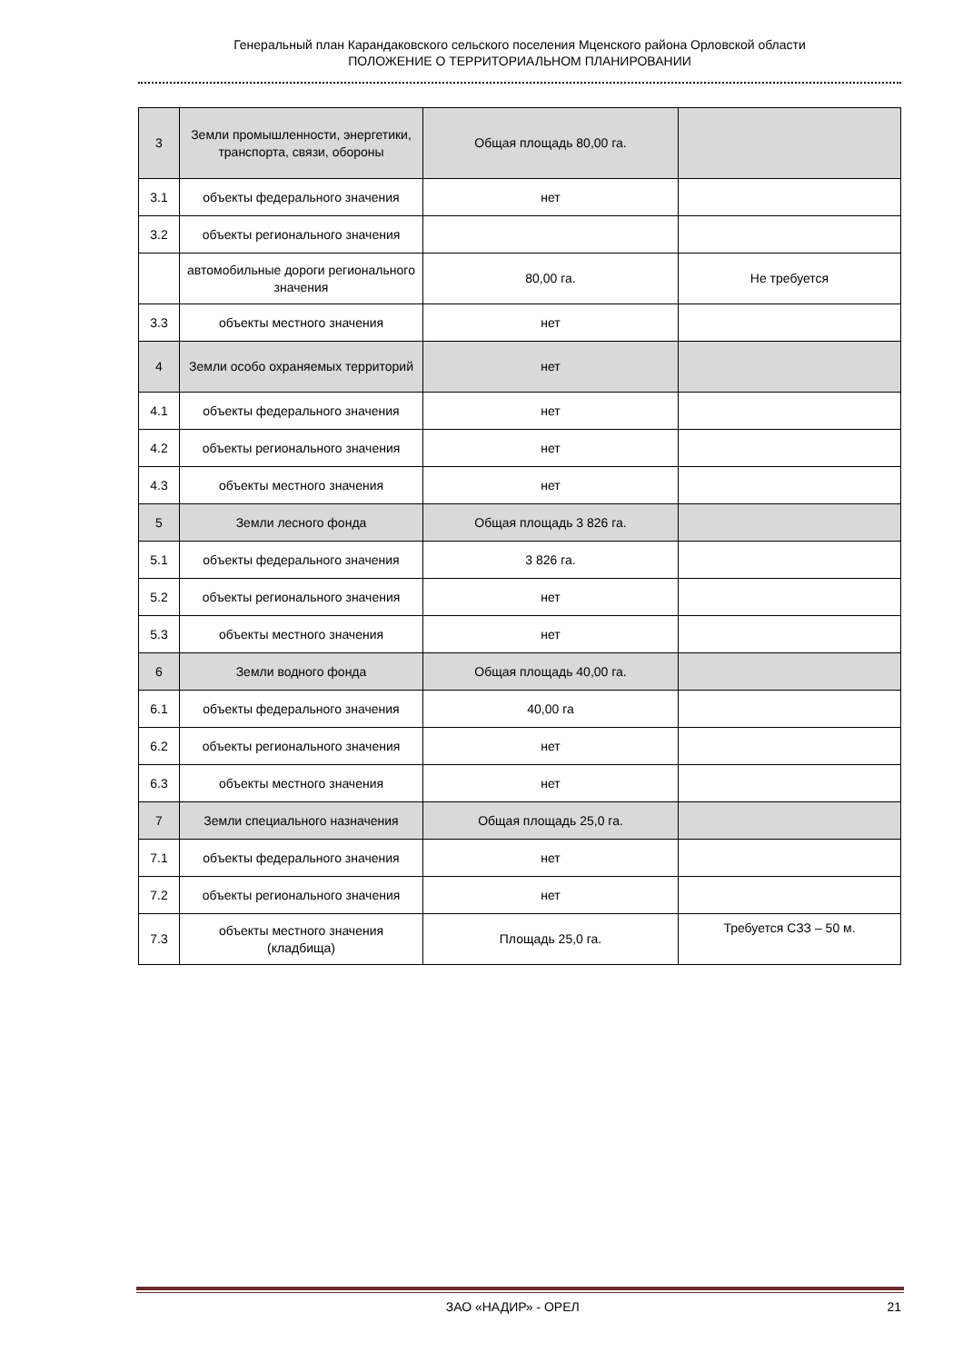Генеральный план Карандаковского сельского поселения Мценского района Орловской области
ПОЛОЖЕНИЕ О ТЕРРИТОРИАЛЬНОМ ПЛАНИРОВАНИИ
| 3 | Земли промышленности, энергетики, транспорта, связи, обороны | Общая площадь 80,00 га. | |
| 3.1 | объекты федерального значения | нет | |
| 3.2 | объекты регионального значения | | |
| | автомобильные дороги регионального значения | 80,00 га. | Не требуется |
| 3.3 | объекты местного значения | нет | |
| 4 | Земли особо охраняемых территорий | нет | |
| 4.1 | объекты федерального значения | нет | |
| 4.2 | объекты регионального значения | нет | |
| 4.3 | объекты местного значения | нет | |
| 5 | Земли лесного фонда | Общая площадь 3 826 га. | |
| 5.1 | объекты федерального значения | 3 826 га. | |
| 5.2 | объекты регионального значения | нет | |
| 5.3 | объекты местного значения | нет | |
| 6 | Земли водного фонда | Общая площадь 40,00 га. | |
| 6.1 | объекты федерального значения | 40,00 га | |
| 6.2 | объекты регионального значения | нет | |
| 6.3 | объекты местного значения | нет | |
| 7 | Земли специального назначения | Общая площадь 25,0 га. | |
| 7.1 | объекты федерального значения | нет | |
| 7.2 | объекты регионального значения | нет | |
| 7.3 | объекты местного значения (кладбища) | Площадь 25,0 га. | Требуется СЗЗ – 50 м. |
ЗАО «НАДИР» - ОРЕЛ 21